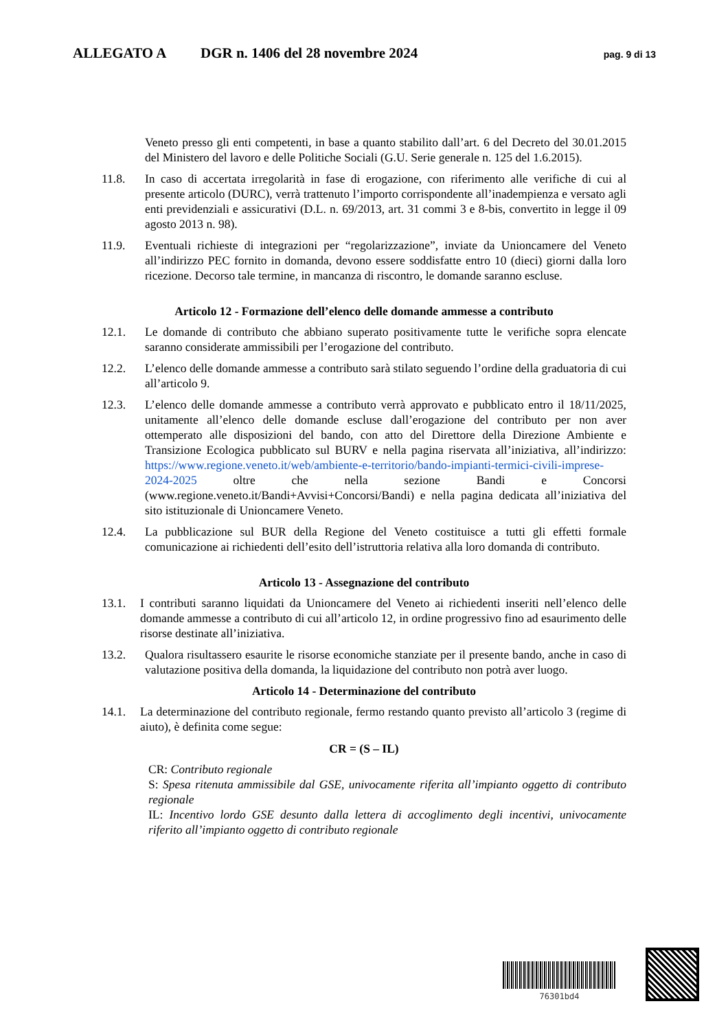ALLEGATO A DGR n. 1406 del 28 novembre 2024 pag. 9 di 13
Veneto presso gli enti competenti, in base a quanto stabilito dall’art. 6 del Decreto del 30.01.2015 del Ministero del lavoro e delle Politiche Sociali (G.U. Serie generale n. 125 del 1.6.2015).
11.8. In caso di accertata irregolarità in fase di erogazione, con riferimento alle verifiche di cui al presente articolo (DURC), verrà trattenuto l’importo corrispondente all’inadempienza e versato agli enti previdenziali e assicurativi (D.L. n. 69/2013, art. 31 commi 3 e 8-bis, convertito in legge il 09 agosto 2013 n. 98).
11.9. Eventuali richieste di integrazioni per “regolarizzazione”, inviate da Unioncamere del Veneto all’indirizzo PEC fornito in domanda, devono essere soddisfatte entro 10 (dieci) giorni dalla loro ricezione. Decorso tale termine, in mancanza di riscontro, le domande saranno escluse.
Articolo 12 ‐ Formazione dell’elenco delle domande ammesse a contributo
12.1. Le domande di contributo che abbiano superato positivamente tutte le verifiche sopra elencate saranno considerate ammissibili per l’erogazione del contributo.
12.2. L’elenco delle domande ammesse a contributo sarà stilato seguendo l’ordine della graduatoria di cui all’articolo 9.
12.3. L’elenco delle domande ammesse a contributo verrà approvato e pubblicato entro il 18/11/2025, unitamente all’elenco delle domande escluse dall’erogazione del contributo per non aver ottemperato alle disposizioni del bando, con atto del Direttore della Direzione Ambiente e Transizione Ecologica pubblicato sul BURV e nella pagina riservata all’iniziativa, all’indirizzo: https://www.regione.veneto.it/web/ambiente-e-territorio/bando-impianti-termici-civili-imprese-2024-2025 oltre che nella sezione Bandi e Concorsi (www.regione.veneto.it/Bandi+Avvisi+Concorsi/Bandi) e nella pagina dedicata all’iniziativa del sito istituzionale di Unioncamere Veneto.
12.4. La pubblicazione sul BUR della Regione del Veneto costituisce a tutti gli effetti formale comunicazione ai richiedenti dell’esito dell’istruttoria relativa alla loro domanda di contributo.
Articolo 13 ‐ Assegnazione del contributo
13.1. I contributi saranno liquidati da Unioncamere del Veneto ai richiedenti inseriti nell’elenco delle domande ammesse a contributo di cui all’articolo 12, in ordine progressivo fino ad esaurimento delle risorse destinate all’iniziativa.
13.2. Qualora risultassero esaurite le risorse economiche stanziate per il presente bando, anche in caso di valutazione positiva della domanda, la liquidazione del contributo non potrà aver luogo.
Articolo 14 ‐ Determinazione del contributo
14.1. La determinazione del contributo regionale, fermo restando quanto previsto all’articolo 3 (regime di aiuto), è definita come segue:
CR = (S – IL)
CR: Contributo regionale
S: Spesa ritenuta ammissibile dal GSE, univocamente riferita all’impianto oggetto di contributo regionale
IL: Incentivo lordo GSE desunto dalla lettera di accoglimento degli incentivi, univocamente riferito all’impianto oggetto di contributo regionale
76301bd4